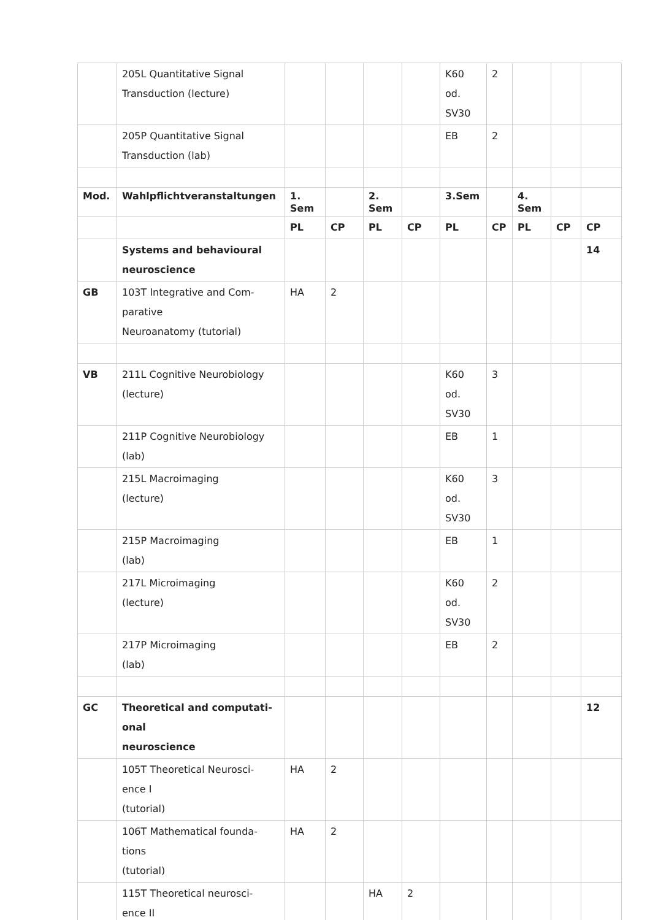| | 205L Quantitative Signal Transduction (lecture) | | | | | K60 od. SV30 | 2 | | | |
| | 205P Quantitative Signal Transduction (lab) | | | | | EB | 2 | | | |
| Mod. | Wahlpflichtveranstaltungen | 1. Sem | | 2. Sem | | 3.Sem | | 4. Sem | | |
| | | PL | CP | PL | CP | PL | CP | PL | CP | CP |
| | Systems and behavioural neuroscience | | | | | | | | | 14 |
| GB | 103T Integrative and Com- parative Neuroanatomy (tutorial) | HA | 2 | | | | | | | |
| VB | 211L Cognitive Neurobiology (lecture) | | | | | K60 od. SV30 | 3 | | | |
| | 211P Cognitive Neurobiology (lab) | | | | | EB | 1 | | | |
| | 215L Macroimaging (lecture) | | | | | K60 od. SV30 | 3 | | | |
| | 215P Macroimaging (lab) | | | | | EB | 1 | | | |
| | 217L Microimaging (lecture) | | | | | K60 od. SV30 | 2 | | | |
| | 217P Microimaging (lab) | | | | | EB | 2 | | | |
| GC | Theoretical and computati- onal neuroscience | | | | | | | | | 12 |
| | 105T Theoretical Neurosci- ence I (tutorial) | HA | 2 | | | | | | | |
| | 106T Mathematical founda- tions (tutorial) | HA | 2 | | | | | | | |
| | 115T Theoretical neurosci- ence II | | | HA | 2 | | | | | |